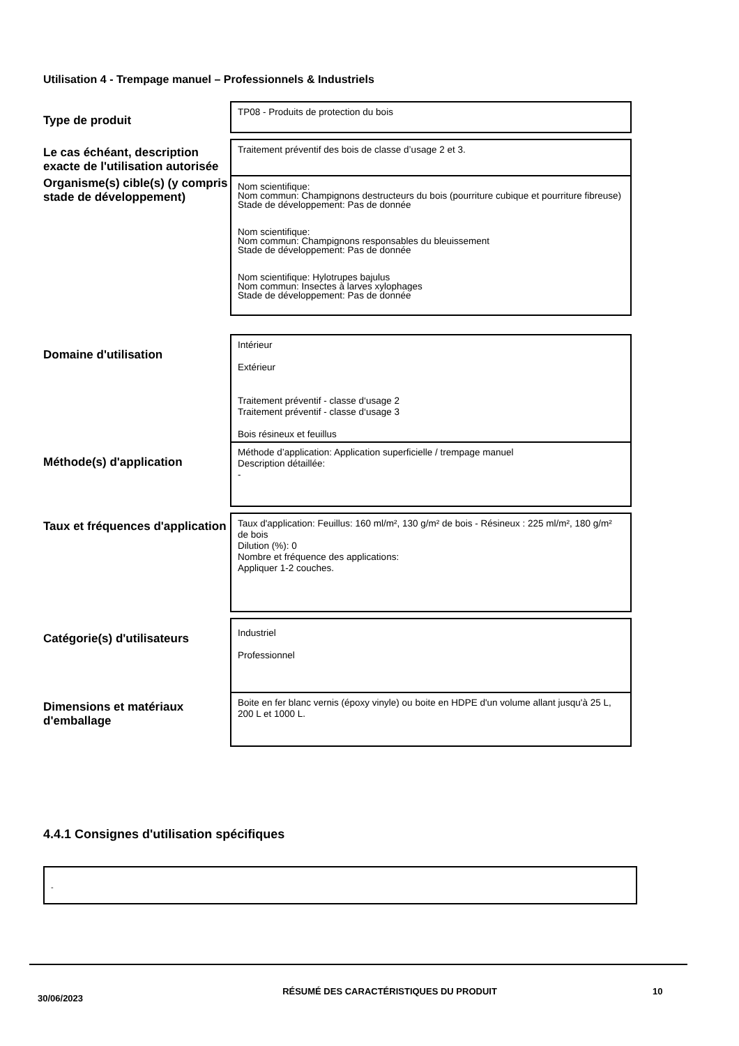Utilisation 4 - Trempage manuel – Professionnels & Industriels
Type de produit
TP08 - Produits de protection du bois
Le cas échéant, description exacte de l'utilisation autorisée
Traitement préventif des bois de classe d’usage 2 et 3.
Organisme(s) cible(s) (y compris stade de développement)
Nom scientifique:
Nom commun: Champignons destructeurs du bois (pourriture cubique et pourriture fibreuse)
Stade de développement: Pas de donnée
Nom scientifique:
Nom commun: Champignons responsables du bleuissement
Stade de développement: Pas de donnée
Nom scientifique: Hylotrupes bajulus
Nom commun: Insectes à larves xylophages
Stade de développement: Pas de donnée
Domaine d'utilisation
Intérieur
Extérieur
Traitement préventif - classe d‘usage 2
Traitement préventif - classe d‘usage 3
Bois résineux et feuillus
Méthode(s) d'application
Méthode d’application: Application superficielle / trempage manuel
Description détaillée:
-
Taux et fréquences d'application
Taux d'application: Feuillus: 160 ml/m², 130 g/m² de bois - Résineux : 225 ml/m², 180 g/m² de bois
Dilution (%): 0
Nombre et fréquence des applications:
Appliquer 1-2 couches.
Catégorie(s) d'utilisateurs
Industriel
Professionnel
Dimensions et matériaux d'emballage
Boite en fer blanc vernis (époxy vinyle) ou boite en HDPE d'un volume allant jusqu'à 25 L, 200 L et 1000 L.
4.4.1 Consignes d'utilisation spécifiques
-
30/06/2023
RÉSUMÉ DES CARACTÉRISTIQUES DU PRODUIT 10